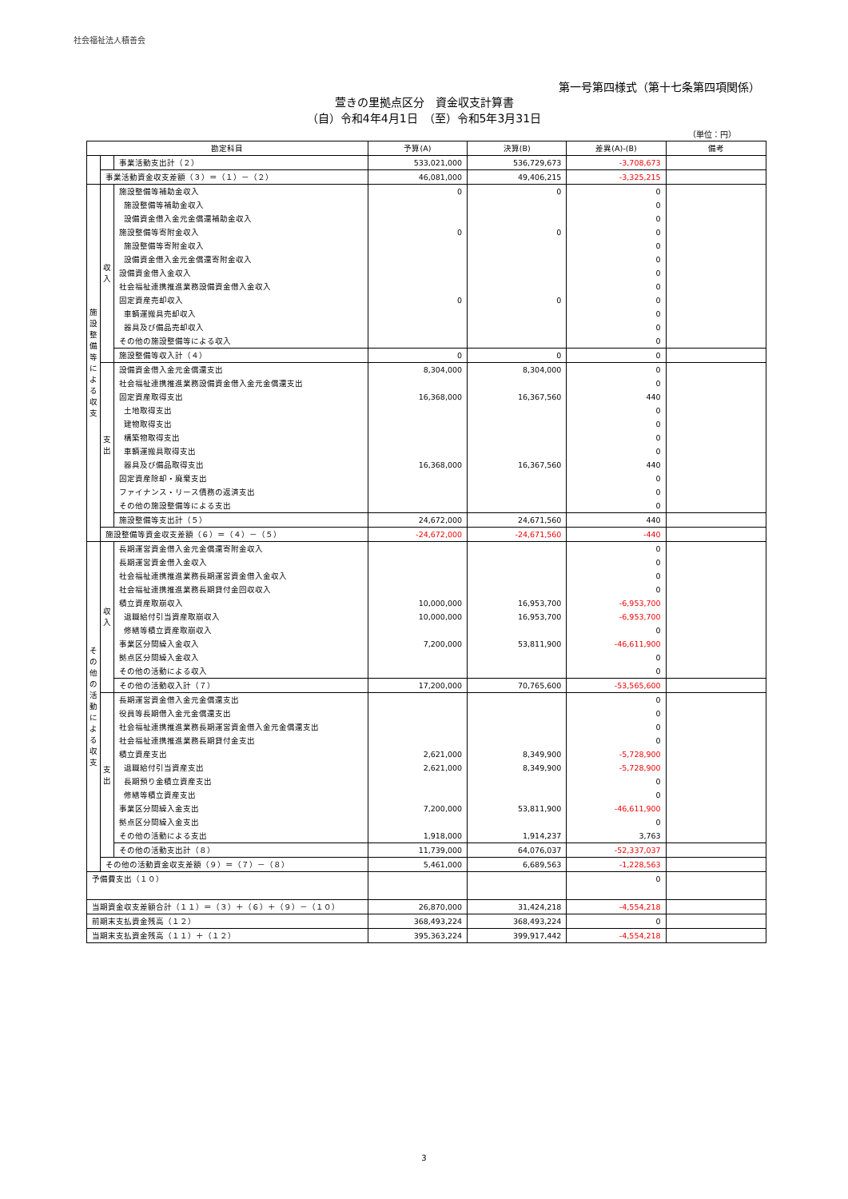社会福祉法人積善会
第一号第四様式（第十七条第四項関係）
萱きの里拠点区分　資金収支計算書
（自）令和4年4月1日　（至）令和5年3月31日
（単位：円）
| 勘定科目 | | | 予算(A) | 決算(B) | 差異(A)-(B) | 備考 |
| --- | --- | --- | --- | --- | --- | --- |
| | | 事業活動支出計（２） | 533,021,000 | 536,729,673 | -3,708,673 | |
| | 事業活動資金収支差額（３）＝（１）－（２） | | 46,081,000 | 49,406,215 | -3,325,215 | |
| 施 設 整 備 等 に よ る 収 支 | 収 入 | 施設整備等補助金収入 | 0 | 0 | 0 | |
| | | 施設整備等補助金収入 | | | 0 | |
| | | 設備資金借入金元金償還補助金収入 | | | 0 | |
| | | 施設整備等寄附金収入 | 0 | 0 | 0 | |
| | | 施設整備等寄附金収入 | | | 0 | |
| | | 設備資金借入金元金償還寄附金収入 | | | 0 | |
| | | 設備資金借入金収入 | | | 0 | |
| | | 社会福祉連携推進業務設備資金借入金収入 | | | 0 | |
| | | 固定資産売却収入 | 0 | 0 | 0 | |
| | | 車輌運搬具売却収入 | | | 0 | |
| | | 器具及び備品売却収入 | | | 0 | |
| | | その他の施設整備等による収入 | | | 0 | |
| | | 施設整備等収入計（４） | 0 | 0 | 0 | |
| | 支 出 | 設備資金借入金元金償還支出 | 8,304,000 | 8,304,000 | 0 | |
| | | 社会福祉連携推進業務設備資金借入金元金償還支出 | | | 0 | |
| | | 固定資産取得支出 | 16,368,000 | 16,367,560 | 440 | |
| | | 土地取得支出 | | | 0 | |
| | | 建物取得支出 | | | 0 | |
| | | 構築物取得支出 | | | 0 | |
| | | 車輌運搬具取得支出 | | | 0 | |
| | | 器具及び備品取得支出 | 16,368,000 | 16,367,560 | 440 | |
| | | 固定資産除却・廃棄支出 | | | 0 | |
| | | ファイナンス・リース債務の返済支出 | | | 0 | |
| | | その他の施設整備等による支出 | | | 0 | |
| | | 施設整備等支出計（５） | 24,672,000 | 24,671,560 | 440 | |
| | 施設整備等資金収支差額（６）＝（４）－（５） | | -24,672,000 | -24,671,560 | -440 | |
| そ の 他 の 活 動 に よ る 収 支 | 収 入 | 長期運営資金借入金元金償還寄附金収入 | | | 0 | |
| | | 長期運営資金借入金収入 | | | 0 | |
| | | 社会福祉連携推進業務長期運営資金借入金収入 | | | 0 | |
| | | 社会福祉連携推進業務長期貸付金回収収入 | | | 0 | |
| | | 積立資産取崩収入 | 10,000,000 | 16,953,700 | -6,953,700 | |
| | | 退職給付引当資産取崩収入 | 10,000,000 | 16,953,700 | -6,953,700 | |
| | | 修繕等積立資産取崩収入 | | | 0 | |
| | | 事業区分間繰入金収入 | 7,200,000 | 53,811,900 | -46,611,900 | |
| | | 拠点区分間繰入金収入 | | | 0 | |
| | | その他の活動による収入 | | | 0 | |
| | | その他の活動収入計（７） | 17,200,000 | 70,765,600 | -53,565,600 | |
| | 支 出 | 長期運営資金借入金元金償還支出 | | | 0 | |
| | | 役員等長期借入金元金償還支出 | | | 0 | |
| | | 社会福祉連携推進業務長期運営資金借入金元金償還支出 | | | 0 | |
| | | 社会福祉連携推進業務長期貸付金支出 | | | 0 | |
| | | 積立資産支出 | 2,621,000 | 8,349,900 | -5,728,900 | |
| | | 退職給付引当資産支出 | 2,621,000 | 8,349,900 | -5,728,900 | |
| | | 長期預り金積立資産支出 | | | 0 | |
| | | 修繕等積立資産支出 | | | 0 | |
| | | 事業区分間繰入金支出 | 7,200,000 | 53,811,900 | -46,611,900 | |
| | | 拠点区分間繰入金支出 | | | 0 | |
| | | その他の活動による支出 | 1,918,000 | 1,914,237 | 3,763 | |
| | | その他の活動支出計（８） | 11,739,000 | 64,076,037 | -52,337,037 | |
| | その他の活動資金収支差額（９）＝（７）－（８） | | 5,461,000 | 6,689,563 | -1,228,563 | |
| 予備費支出（１０） | | | | | 0 | |
| 当期資金収支差額合計（１１）＝（３）＋（６）＋（９）－（１０） | | | 26,870,000 | 31,424,218 | -4,554,218 | |
| 前期末支払資金残高（１２） | | | 368,493,224 | 368,493,224 | 0 | |
| 当期末支払資金残高（１１）＋（１２） | | | 395,363,224 | 399,917,442 | -4,554,218 | |
3